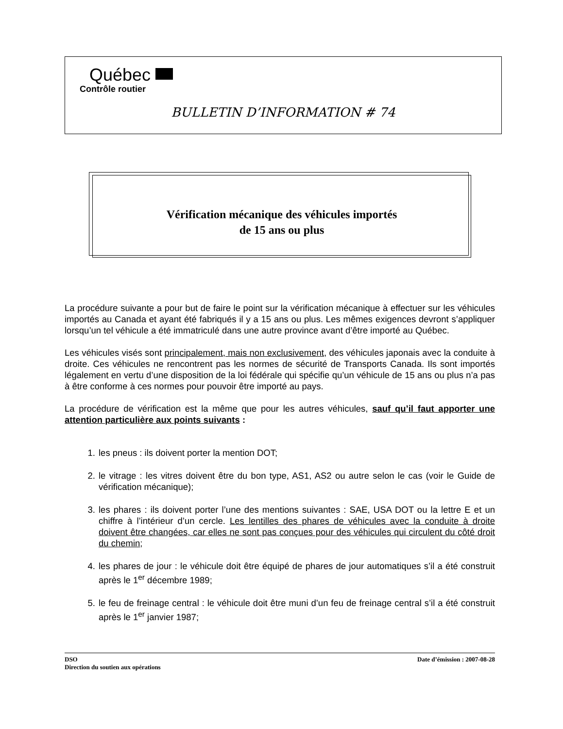Québec
Contrôle routier
BULLETIN D’INFORMATION # 74
Vérification mécanique des véhicules importés
de 15 ans ou plus
La procédure suivante a pour but de faire le point sur la vérification mécanique à effectuer sur les véhicules importés au Canada et ayant été fabriqués il y a 15 ans ou plus. Les mêmes exigences devront s’appliquer lorsqu’un tel véhicule a été immatriculé dans une autre province avant d’être importé au Québec.
Les véhicules visés sont principalement, mais non exclusivement, des véhicules japonais avec la conduite à droite. Ces véhicules ne rencontrent pas les normes de sécurité de Transports Canada. Ils sont importés légalement en vertu d’une disposition de la loi fédérale qui spécifie qu’un véhicule de 15 ans ou plus n’a pas à être conforme à ces normes pour pouvoir être importé au pays.
La procédure de vérification est la même que pour les autres véhicules, sauf qu’il faut apporter une attention particulière aux points suivants :
1. les pneus : ils doivent porter la mention DOT;
2. le vitrage : les vitres doivent être du bon type, AS1, AS2 ou autre selon le cas (voir le Guide de vérification mécanique);
3. les phares : ils doivent porter l’une des mentions suivantes : SAE, USA DOT ou la lettre E et un chiffre à l’intérieur d’un cercle. Les lentilles des phares de véhicules avec la conduite à droite doivent être changées, car elles ne sont pas conçues pour des véhicules qui circulent du côté droit du chemin;
4. les phares de jour : le véhicule doit être équipé de phares de jour automatiques s’il a été construit après le 1<sup>er</sup> décembre 1989;
5. le feu de freinage central : le véhicule doit être muni d’un feu de freinage central s’il a été construit après le 1<sup>er</sup> janvier 1987;
DSO
Direction du soutien aux opérations
Date d’émission : 2007-08-28